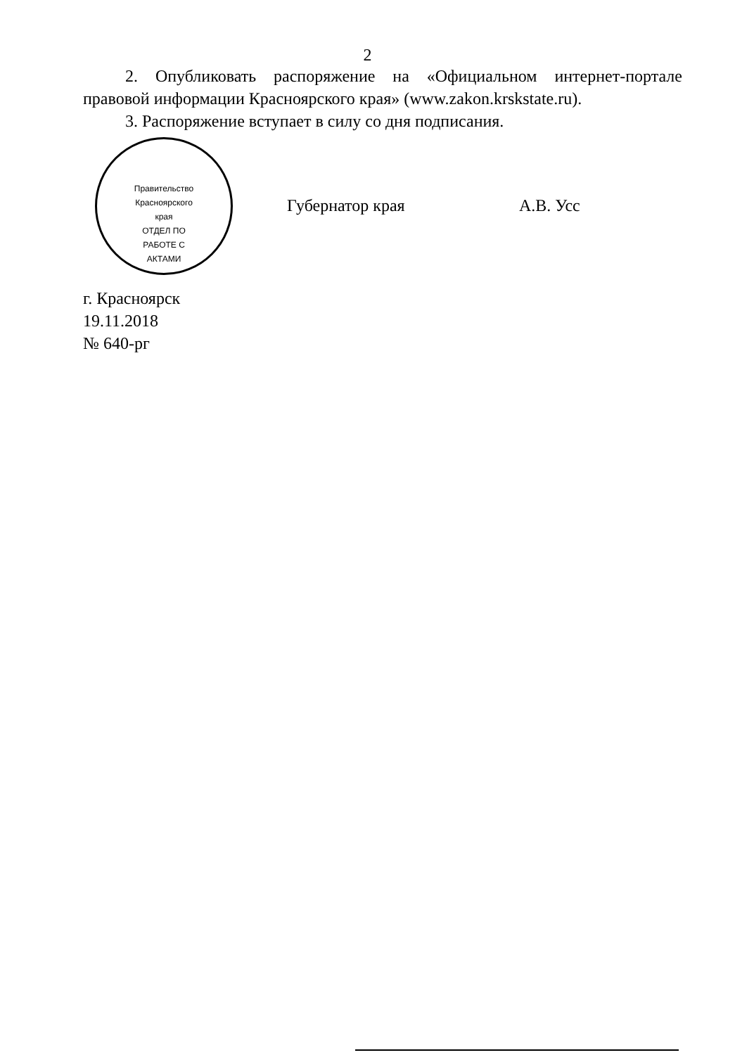2
2. Опубликовать распоряжение на «Официальном интернет-портале правовой информации Красноярского края» (www.zakon.krskstate.ru).
3. Распоряжение вступает в силу со дня подписания.
Губернатор края А.В. Усс
г. Красноярск
19.11.2018
№ 640-рг
Правительство Красноярского края
ОТДЕЛ ПО РАБОТЕ С АКТАМИ